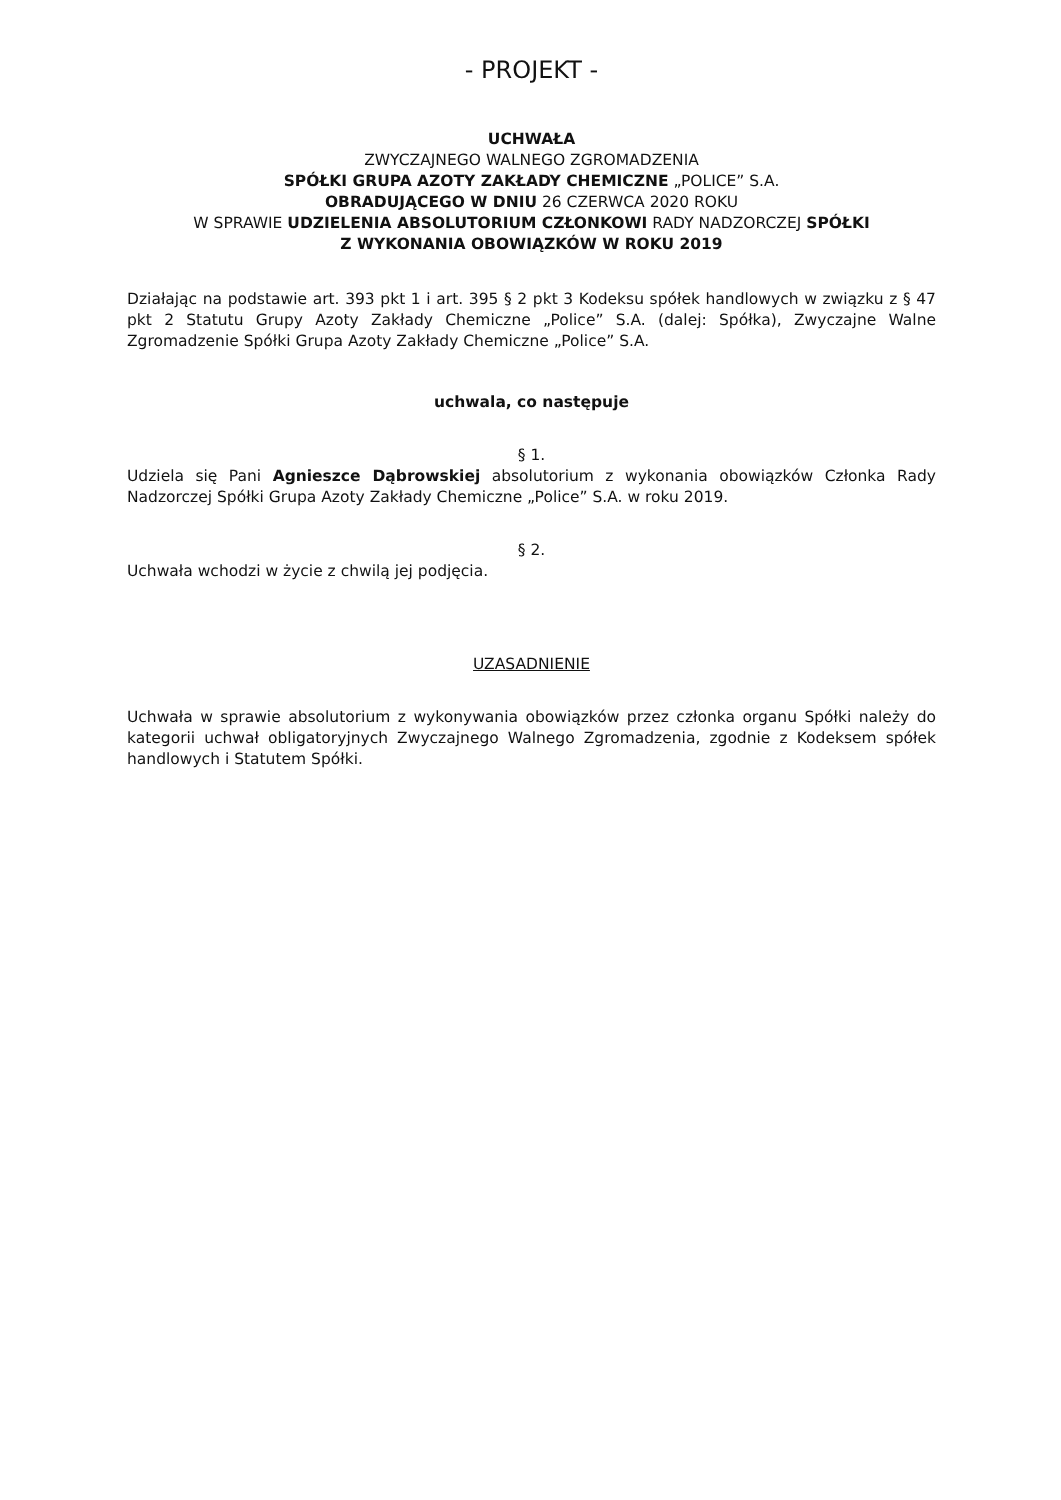- PROJEKT -
UCHWAŁA
ZWYCZAJNEGO WALNEGO ZGROMADZENIA
SPÓŁKI GRUPA AZOTY ZAKŁADY CHEMICZNE „POLICE” S.A.
OBRADUJĄCEGO W DNIU 26 CZERWCA 2020 ROKU
W SPRAWIE UDZIELENIA ABSOLUTORIUM CZŁONKOWI RADY NADZORCZEJ SPÓŁKI
Z WYKONANIA OBOWIĄZKÓW W ROKU 2019
Działając na podstawie art. 393 pkt 1 i art. 395 § 2 pkt 3 Kodeksu spółek handlowych w związku z § 47 pkt 2 Statutu Grupy Azoty Zakłady Chemiczne „Police” S.A. (dalej: Spółka), Zwyczajne Walne Zgromadzenie Spółki Grupa Azoty Zakłady Chemiczne „Police” S.A.
uchwala, co następuje
§ 1.
Udziela się Pani Agnieszce Dąbrowskiej absolutorium z wykonania obowiązków Członka Rady Nadzorczej Spółki Grupa Azoty Zakłady Chemiczne „Police” S.A. w roku 2019.
§ 2.
Uchwała wchodzi w życie z chwilą jej podjęcia.
UZASADNIENIE
Uchwała w sprawie absolutorium z wykonywania obowiązków przez członka organu Spółki należy do kategorii uchwał obligatoryjnych Zwyczajnego Walnego Zgromadzenia, zgodnie z Kodeksem spółek handlowych i Statutem Spółki.